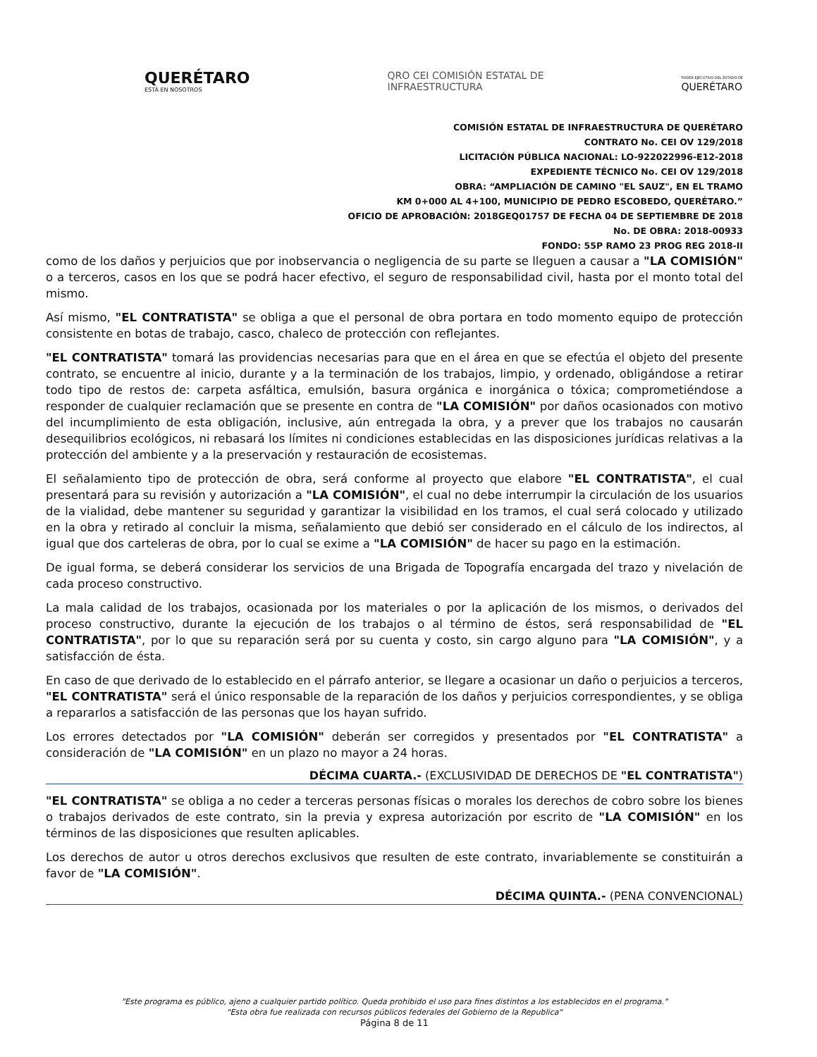QUERÉTARO
ESTÁ EN NOSOTROS
QRO CEI COMISIÓN ESTATAL DE
INFRAESTRUCTURA
PODER EJECUTIVO DEL ESTADO DE
QUERÉTARO
COMISIÓN ESTATAL DE INFRAESTRUCTURA DE QUERÉTARO
CONTRATO No. CEI OV 129/2018
LICITACIÓN PÚBLICA NACIONAL: LO-922022996-E12-2018
EXPEDIENTE TÉCNICO No. CEI OV 129/2018
OBRA: “AMPLIACIÓN DE CAMINO "EL SAUZ", EN EL TRAMO
KM 0+000 AL 4+100, MUNICIPIO DE PEDRO ESCOBEDO, QUERÉTARO.”
OFICIO DE APROBACIÓN: 2018GEQ01757 DE FECHA 04 DE SEPTIEMBRE DE 2018
No. DE OBRA: 2018-00933
FONDO: 55P RAMO 23 PROG REG 2018-II
como de los daños y perjuicios que por inobservancia o negligencia de su parte se lleguen a causar a "LA COMISIÓN" o a terceros, casos en los que se podrá hacer efectivo, el seguro de responsabilidad civil, hasta por el monto total del mismo.
Así mismo, "EL CONTRATISTA" se obliga a que el personal de obra portara en todo momento equipo de protección consistente en botas de trabajo, casco, chaleco de protección con reflejantes.
"EL CONTRATISTA" tomará las providencias necesarias para que en el área en que se efectúa el objeto del presente contrato, se encuentre al inicio, durante y a la terminación de los trabajos, limpio, y ordenado, obligándose a retirar todo tipo de restos de: carpeta asfáltica, emulsión, basura orgánica e inorgánica o tóxica; comprometiéndose a responder de cualquier reclamación que se presente en contra de "LA COMISIÓN" por daños ocasionados con motivo del incumplimiento de esta obligación, inclusive, aún entregada la obra, y a prever que los trabajos no causarán desequilibrios ecológicos, ni rebasará los límites ni condiciones establecidas en las disposiciones jurídicas relativas a la protección del ambiente y a la preservación y restauración de ecosistemas.
El señalamiento tipo de protección de obra, será conforme al proyecto que elabore "EL CONTRATISTA", el cual presentará para su revisión y autorización a "LA COMISIÓN", el cual no debe interrumpir la circulación de los usuarios de la vialidad, debe mantener su seguridad y garantizar la visibilidad en los tramos, el cual será colocado y utilizado en la obra y retirado al concluir la misma, señalamiento que debió ser considerado en el cálculo de los indirectos, al igual que dos carteleras de obra, por lo cual se exime a "LA COMISIÓN" de hacer su pago en la estimación.
De igual forma, se deberá considerar los servicios de una Brigada de Topografía encargada del trazo y nivelación de cada proceso constructivo.
La mala calidad de los trabajos, ocasionada por los materiales o por la aplicación de los mismos, o derivados del proceso constructivo, durante la ejecución de los trabajos o al término de éstos, será responsabilidad de "EL CONTRATISTA", por lo que su reparación será por su cuenta y costo, sin cargo alguno para "LA COMISIÓN", y a satisfacción de ésta.
En caso de que derivado de lo establecido en el párrafo anterior, se llegare a ocasionar un daño o perjuicios a terceros, "EL CONTRATISTA" será el único responsable de la reparación de los daños y perjuicios correspondientes, y se obliga a repararlos a satisfacción de las personas que los hayan sufrido.
Los errores detectados por "LA COMISIÓN" deberán ser corregidos y presentados por "EL CONTRATISTA" a consideración de "LA COMISIÓN" en un plazo no mayor a 24 horas.
DÉCIMA CUARTA.- (EXCLUSIVIDAD DE DERECHOS DE "EL CONTRATISTA")
"EL CONTRATISTA" se obliga a no ceder a terceras personas físicas o morales los derechos de cobro sobre los bienes o trabajos derivados de este contrato, sin la previa y expresa autorización por escrito de "LA COMISIÓN" en los términos de las disposiciones que resulten aplicables.
Los derechos de autor u otros derechos exclusivos que resulten de este contrato, invariablemente se constituirán a favor de "LA COMISIÓN".
DÉCIMA QUINTA.- (PENA CONVENCIONAL)
"Este programa es público, ajeno a cualquier partido político. Queda prohibido el uso para fines distintos a los establecidos en el programa."
"Esta obra fue realizada con recursos públicos federales del Gobierno de la Republica"
Página 8 de 11